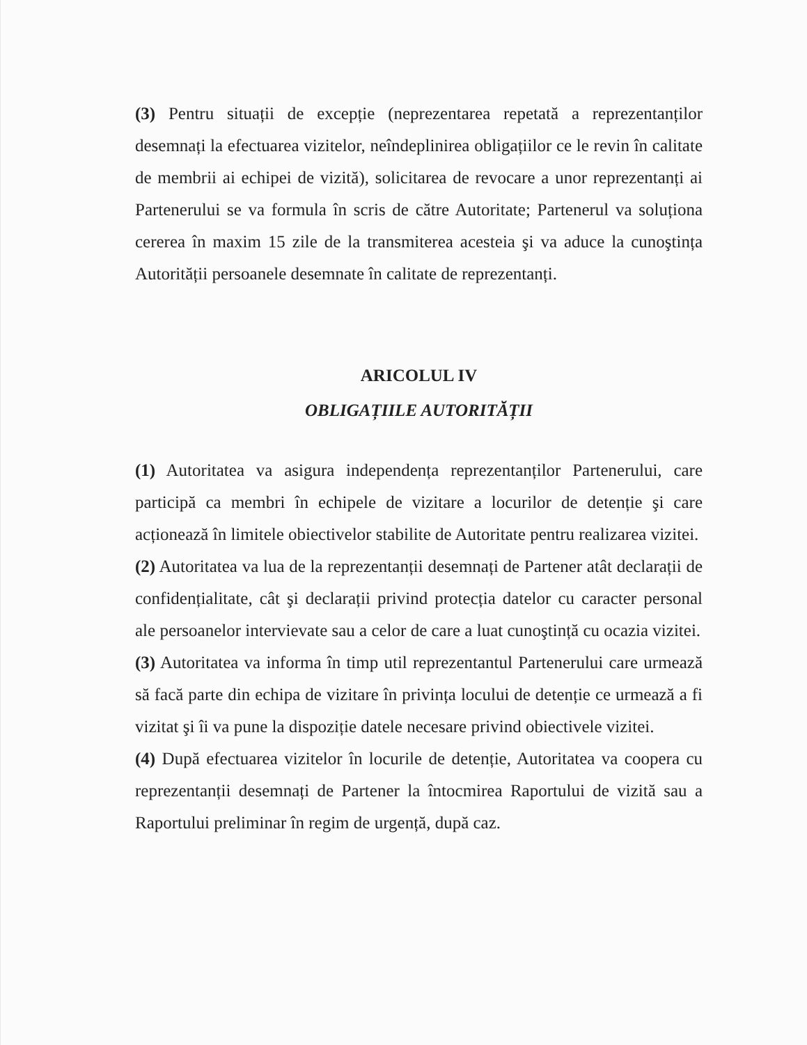(3) Pentru situații de excepție (neprezentarea repetată a reprezentanților desemnați la efectuarea vizitelor, neîndeplinirea obligațiilor ce le revin în calitate de membrii ai echipei de vizită), solicitarea de revocare a unor reprezentanți ai Partenerului se va formula în scris de către Autoritate; Partenerul va soluționa cererea în maxim 15 zile de la transmiterea acesteia şi va aduce la cunoştința Autorității persoanele desemnate în calitate de reprezentanți.
ARICOLUL IV
OBLIGAȚIILE AUTORITĂȚII
(1) Autoritatea va asigura independența reprezentanților Partenerului, care participă ca membri în echipele de vizitare a locurilor de detenție şi care acționează în limitele obiectivelor stabilite de Autoritate pentru realizarea vizitei.
(2) Autoritatea va lua de la reprezentanții desemnați de Partener atât declarații de confidențialitate, cât şi declarații privind protecția datelor cu caracter personal ale persoanelor intervievate sau a celor de care a luat cunoştință cu ocazia vizitei.
(3) Autoritatea va informa în timp util reprezentantul Partenerului care urmează să facă parte din echipa de vizitare în privința locului de detenție ce urmează a fi vizitat şi îi va pune la dispoziție datele necesare privind obiectivele vizitei.
(4) După efectuarea vizitelor în locurile de detenție, Autoritatea va coopera cu reprezentanții desemnați de Partener la întocmirea Raportului de vizită sau a Raportului preliminar în regim de urgență, după caz.